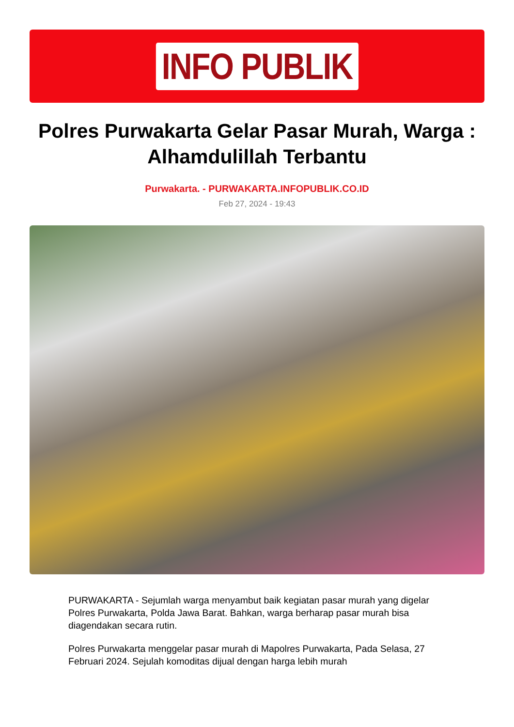INFO PUBLIK
Polres Purwakarta Gelar Pasar Murah, Warga : Alhamdulillah Terbantu
Purwakarta. - PURWAKARTA.INFOPUBLIK.CO.ID
Feb 27, 2024 - 19:43
PURWAKARTA - Sejumlah warga menyambut baik kegiatan pasar murah yang digelar Polres Purwakarta, Polda Jawa Barat. Bahkan, warga berharap pasar murah bisa diagendakan secara rutin.
Polres Purwakarta menggelar pasar murah di Mapolres Purwakarta, Pada Selasa, 27 Februari 2024. Sejulah komoditas dijual dengan harga lebih murah